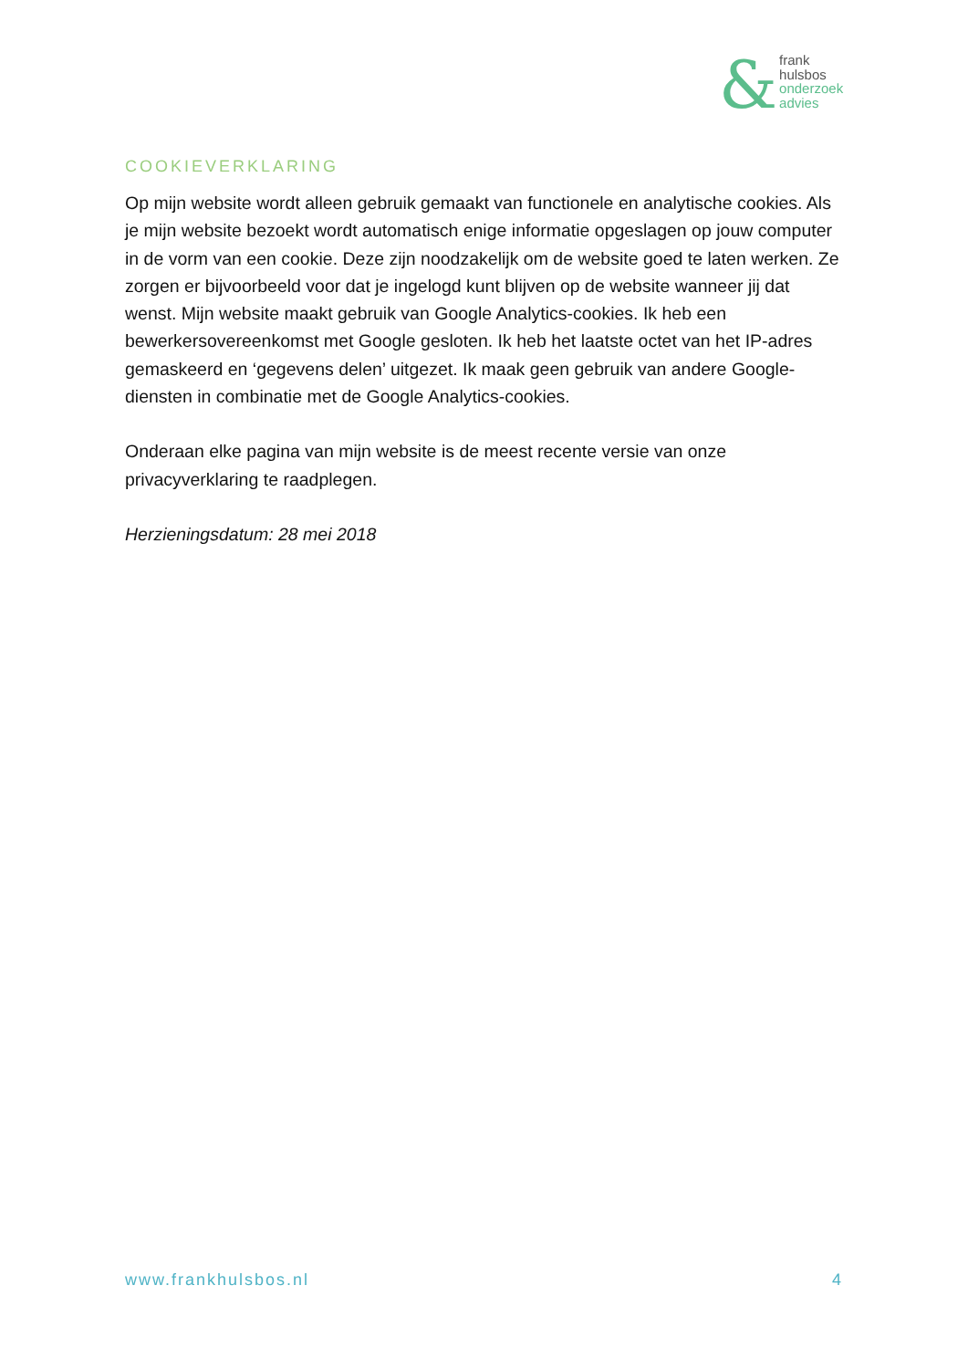&
frank
hulsbos
onderzoek
advies
COOKIEVERKLARING
Op mijn website wordt alleen gebruik gemaakt van functionele en analytische cookies. Als je mijn website bezoekt wordt automatisch enige informatie opgeslagen op jouw computer in de vorm van een cookie. Deze zijn noodzakelijk om de website goed te laten werken. Ze zorgen er bijvoorbeeld voor dat je ingelogd kunt blijven op de website wanneer jij dat wenst. Mijn website maakt gebruik van Google Analytics-cookies. Ik heb een bewerkersovereenkomst met Google gesloten. Ik heb het laatste octet van het IP-adres gemaskeerd en ‘gegevens delen’ uitgezet. Ik maak geen gebruik van andere Google-diensten in combinatie met de Google Analytics-cookies.
Onderaan elke pagina van mijn website is de meest recente versie van onze privacyverklaring te raadplegen.
Herzieningsdatum: 28 mei 2018
www.frankhulsbos.nl 4